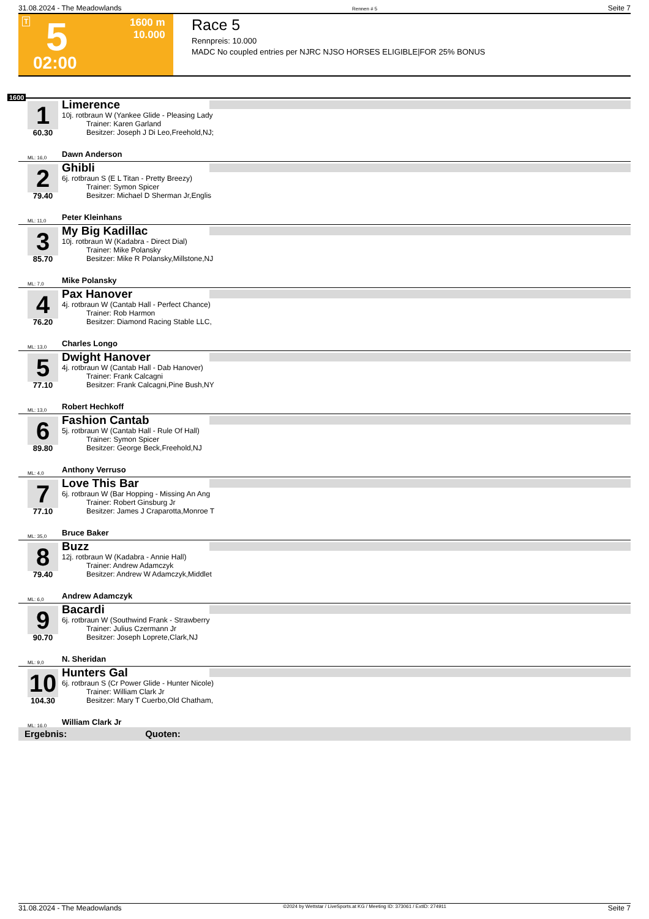31.08.2024 - The Meadowlands Rennen # 5 Seite 7
T 5
1600 m
10.000
02:00
Race 5
Rennpreis: 10.000
MADC No coupled entries per NJRC NJSO HORSES ELIGIBLE|FOR 25% BONUS
1600
1
60.30
Limerence
10j. rotbraun W (Yankee Glide - Pleasing Lady
Trainer: Karen Garland
Besitzer: Joseph J Di Leo,Freehold,NJ;
ML: 16,0 Dawn Anderson
2
79.40
Ghibli
6j. rotbraun S (E L Titan - Pretty Breezy)
Trainer: Symon Spicer
Besitzer: Michael D Sherman Jr,Englis
ML: 11,0 Peter Kleinhans
3
85.70
My Big Kadillac
10j. rotbraun W (Kadabra - Direct Dial)
Trainer: Mike Polansky
Besitzer: Mike R Polansky,Millstone,NJ
ML: 7,0 Mike Polansky
4
76.20
Pax Hanover
4j. rotbraun W (Cantab Hall - Perfect Chance)
Trainer: Rob Harmon
Besitzer: Diamond Racing Stable LLC,
ML: 13,0 Charles Longo
5
77.10
Dwight Hanover
4j. rotbraun W (Cantab Hall - Dab Hanover)
Trainer: Frank Calcagni
Besitzer: Frank Calcagni,Pine Bush,NY
ML: 13,0 Robert Hechkoff
6
89.80
Fashion Cantab
5j. rotbraun W (Cantab Hall - Rule Of Hall)
Trainer: Symon Spicer
Besitzer: George Beck,Freehold,NJ
ML: 4,0 Anthony Verruso
7
77.10
Love This Bar
6j. rotbraun W (Bar Hopping - Missing An Ang
Trainer: Robert Ginsburg Jr
Besitzer: James J Craparotta,Monroe T
ML: 35,0 Bruce Baker
8
79.40
Buzz
12j. rotbraun W (Kadabra - Annie Hall)
Trainer: Andrew Adamczyk
Besitzer: Andrew W Adamczyk,Middlet
ML: 6,0 Andrew Adamczyk
9
90.70
Bacardi
6j. rotbraun W (Southwind Frank - Strawberry
Trainer: Julius Czermann Jr
Besitzer: Joseph Loprete,Clark,NJ
ML: 9,0 N. Sheridan
10
104.30
Hunters Gal
6j. rotbraun S (Cr Power Glide - Hunter Nicole)
Trainer: William Clark Jr
Besitzer: Mary T Cuerbo,Old Chatham,
ML: 16,0 William Clark Jr
Ergebnis: Quoten:
31.08.2024 - The Meadowlands ©2024 by Wettstar / LiveSports.at KG / Meeting ID: 373061 / ExtID: 274911 Seite 7